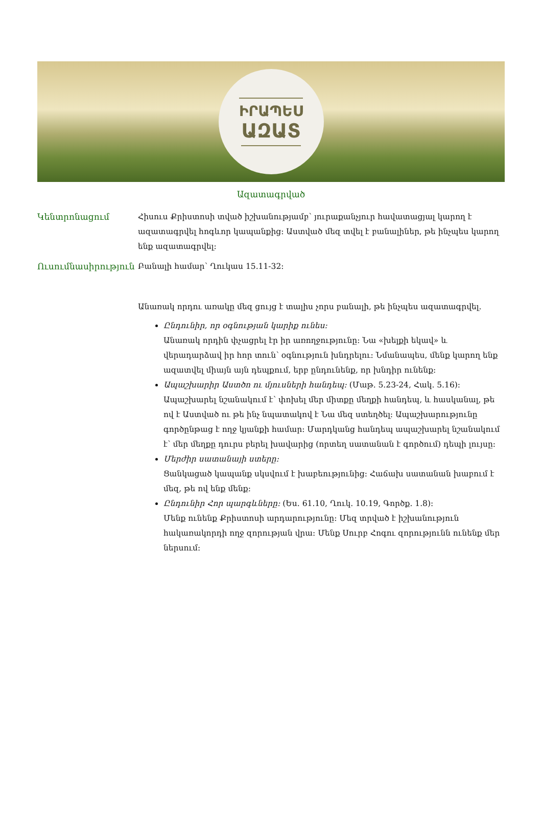ԻՐԱՊԵՍ
ԱԶԱՏ
Ազատագրված
Կենտրոնացում Հիսուս Քրիստոսի տված իշխանությամբ՝ յուրաքանչյուր հավատացյալ կարող է ազատագրվել հոգևոր կապանքից: Աստված մեզ տվել է բանալիներ, թե ինչպես կարող ենք ազատագրվել:
Ուսումնասիրություն Բանալի համար՝ Ղուկաս 15.11-32:
Անառակ որդու առակը մեզ ցույց է տալիս չորս բանալի, թե ինչպես ազատագրվել.
Ընդունիր, որ օգնության կարիք ունես:
Անառակ որդին փչացրել էր իր առողջությունը: Նա «խելքի եկավ» և վերադարձավ իր հոր տուն՝ օգնություն խնդրելու: Նմանապես, մենք կարող ենք ազատվել միայն այն դեպքում, երբ ընդունենք, որ խնդիր ունենք:
Ապաշխարիր Աստծո ու մյուսների հանդեպ: (Մաթ. 5.23-24, Հակ. 5.16):
Ապաշխարել նշանակում է՝ փոխել մեր միտքը մեղքի հանդեպ, և հասկանալ, թե ով է Աստված ու թե ինչ նպատակով է Նա մեզ ստեղծել: Ապաշխարությունը գործընթաց է ողջ կյանքի համար: Մարդկանց հանդեպ ապաշխարել նշանակում է՝ մեր մեղքը դուրս բերել խավարից (որտեղ սատանան է գործում) դեպի լույսը:
Մերժիր սատանայի ստերը:
Ցանկացած կապանք սկսվում է խաբեությունից: Հաճախ սատանան խաբում է մեզ, թե ով ենք մենք:
Ընդունիր Հոր պարգևները: (Ես. 61.10, Ղուկ. 10.19, Գործք. 1.8):
Մենք ունենք Քրիստոսի արդարությունը: Մեզ տրված է իշխանություն հակառակորդի ողջ զորության վրա: Մենք Սուրբ Հոգու զորությունն ունենք մեր ներսում: